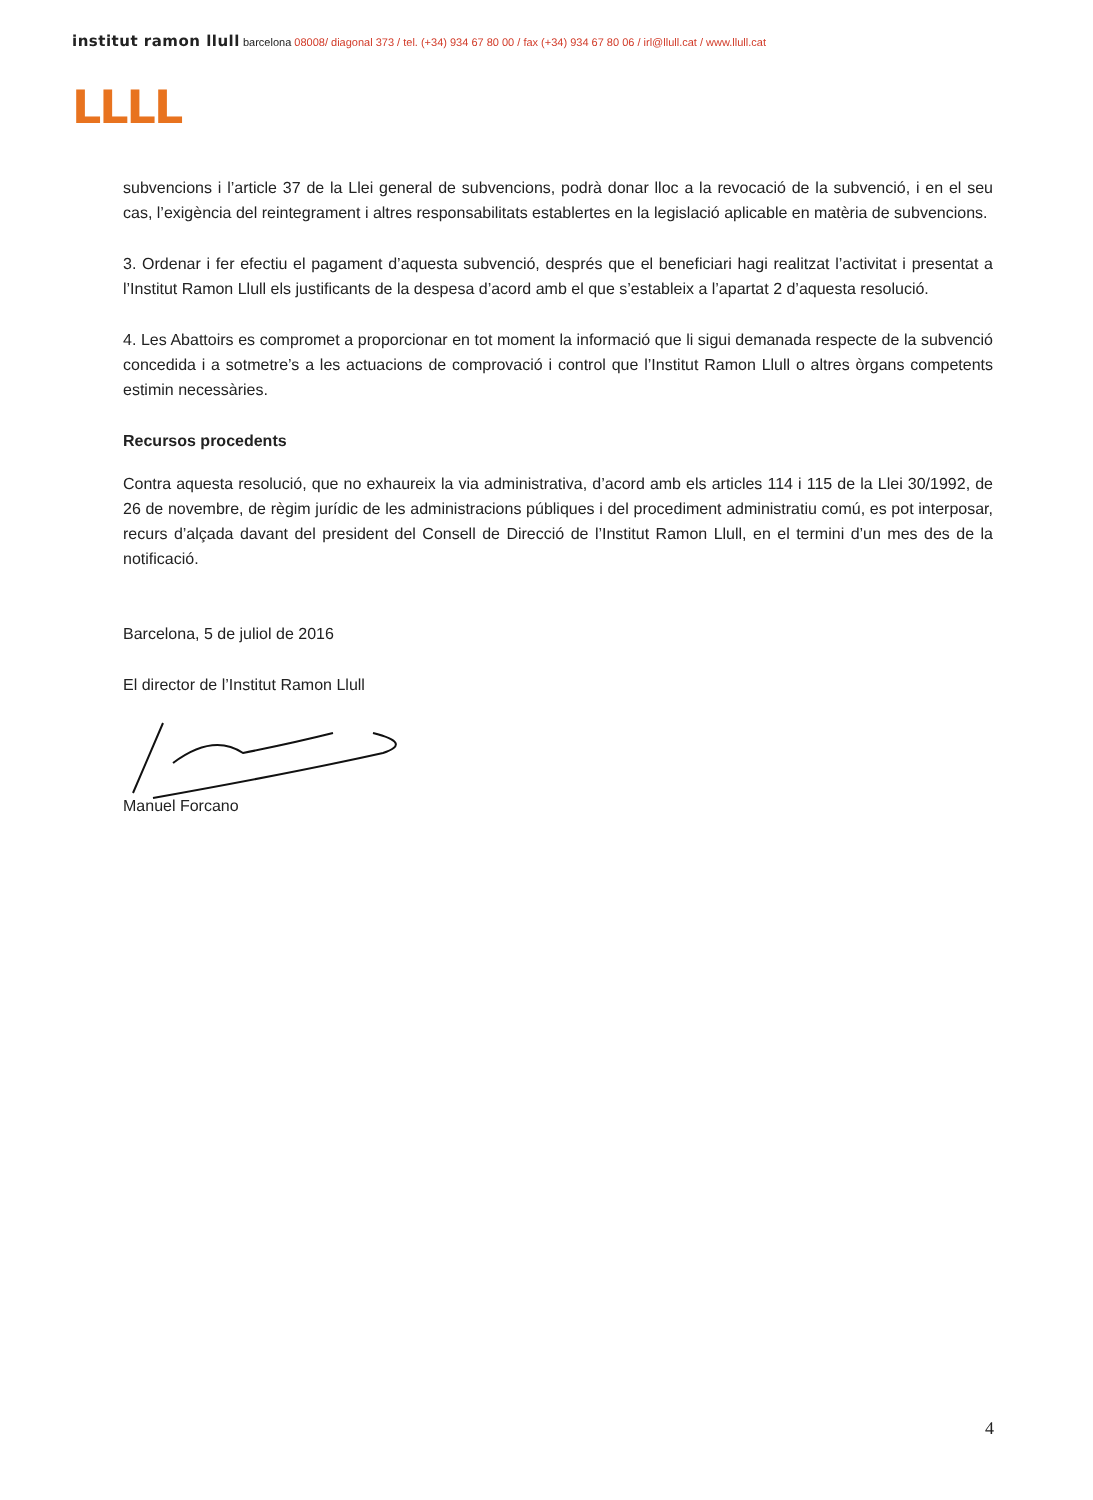institut ramon llull barcelona 08008/ diagonal 373 / tel. (+34) 934 67 80 00 / fax (+34) 934 67 80 06 / irl@llull.cat / www.llull.cat
LLLL
subvencions i l’article 37 de la Llei general de subvencions, podrà donar lloc a la revocació de la subvenció, i en el seu cas, l’exigència del reintegrament i altres responsabilitats establertes en la legislació aplicable en matèria de subvencions.
3. Ordenar i fer efectiu el pagament d’aquesta subvenció, després que el beneficiari hagi realitzat l’activitat i presentat a l’Institut Ramon Llull els justificants de la despesa d’acord amb el que s’estableix a l’apartat 2 d’aquesta resolució.
4. Les Abattoirs es compromet a proporcionar en tot moment la informació que li sigui demanada respecte de la subvenció concedida i a sotmetre’s a les actuacions de comprovació i control que l’Institut Ramon Llull o altres òrgans competents estimin necessàries.
Recursos procedents
Contra aquesta resolució, que no exhaureix la via administrativa, d’acord amb els articles 114 i 115 de la Llei 30/1992, de 26 de novembre, de règim jurídic de les administracions públiques i del procediment administratiu comú, es pot interposar, recurs d’alçada davant del president del Consell de Direcció de l’Institut Ramon Llull, en el termini d’un mes des de la notificació.
Barcelona, 5 de juliol de 2016
El director de l’Institut Ramon Llull
Manuel Forcano
4